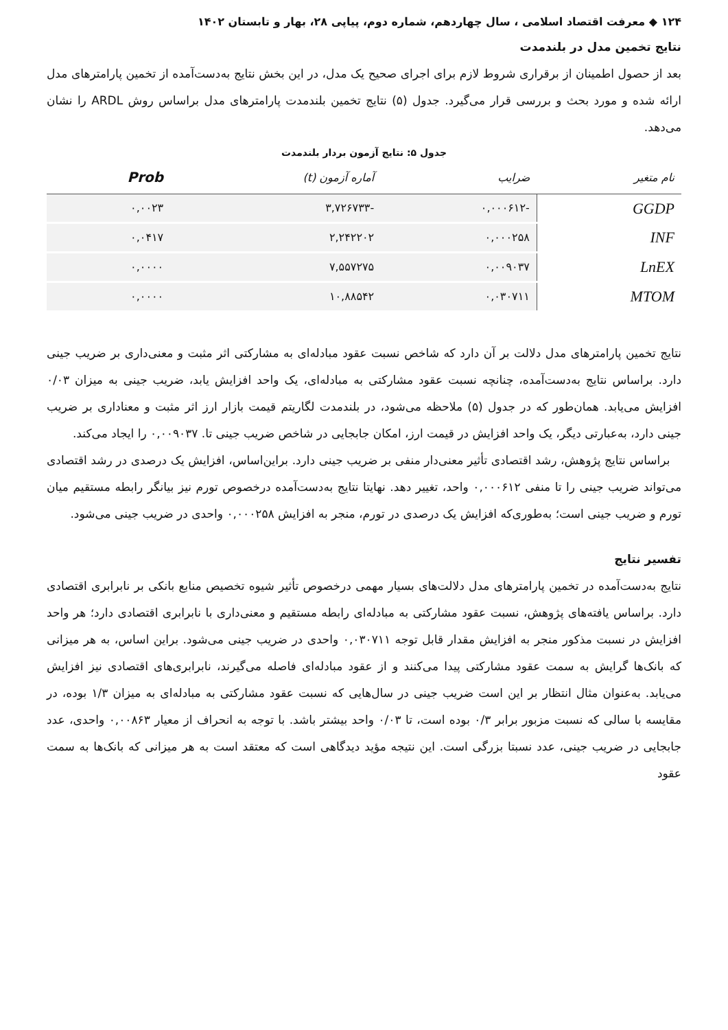۱۲۴ ◆ معرفت اقتصاد اسلامی ، سال چهاردهم، شماره دوم، پیاپی ۲۸، بهار و تابستان ۱۴۰۲
نتایج تخمین مدل در بلندمدت
بعد از حصول اطمینان از برقراری شروط لازم برای اجرای صحیح یک مدل، در این بخش نتایج به‌دست‌آمده از تخمین پارامترهای مدل ارائه شده و مورد بحث و بررسی قرار می‌گیرد. جدول (۵) نتایج تخمین بلندمدت پارامترهای مدل براساس روش ARDL را نشان می‌دهد.
جدول ۵: نتایج آزمون بردار بلندمدت
| نام متغیر | ضرایب | آماره آزمون (t) | Prob |
| --- | --- | --- | --- |
| GGDP | -۰,۰۰۰۶۱۲ | -۳,۷۲۶۷۳۳ | ۰,۰۰۲۳ |
| INF | ۰,۰۰۰۲۵۸ | ۲,۲۴۲۲۰۲ | ۰,۰۴۱۷ |
| LnEX | ۰,۰۰۹۰۳۷ | ۷,۵۵۷۲۷۵ | ۰,۰۰۰۰ |
| MTOM | ۰,۰۳۰۷۱۱ | ۱۰,۸۸۵۴۲ | ۰,۰۰۰۰ |
نتایج تخمین پارامترهای مدل دلالت بر آن دارد که شاخص نسبت عقود مبادله‌ای به مشارکتی اثر مثبت و معنی‌داری بر ضریب جینی دارد. براساس نتایج به‌دست‌آمده، چنانچه نسبت عقود مشارکتی به مبادله‌ای، یک واحد افزایش یابد، ضریب جینی به میزان ۰/۰۳ افزایش می‌یابد. همان‌طور که در جدول (۵) ملاحظه می‌شود، در بلندمدت لگاریتم قیمت بازار ارز اثر مثبت و معناداری بر ضریب جینی دارد، به‌عبارتی دیگر، یک واحد افزایش در قیمت ارز، امکان جابجایی در شاخص ضریب جینی تا. ۰,۰۰۹۰۳۷ را ایجاد می‌کند.
براساس نتایج پژوهش، رشد اقتصادی تأثیر معنی‌دار منفی بر ضریب جینی دارد. براین‌اساس، افزایش یک درصدی در رشد اقتصادی می‌تواند ضریب جینی را تا منفی ۰,۰۰۰۶۱۲ واحد، تغییر دهد. نهایتا نتایج به‌دست‌آمده درخصوص تورم نیز بیانگر رابطه مستقیم میان تورم و ضریب جینی است؛ به‌طوری‌که افزایش یک درصدی در تورم، منجر به افزایش ۰,۰۰۰۲۵۸ واحدی در ضریب جینی می‌شود.
تفسیر نتایج
نتایج به‌دست‌آمده در تخمین پارامترهای مدل دلالت‌های بسیار مهمی درخصوص تأثیر شیوه تخصیص منابع بانکی بر نابرابری اقتصادی دارد. براساس یافته‌های پژوهش، نسبت عقود مشارکتی به مبادله‌ای رابطه مستقیم و معنی‌داری با نابرابری اقتصادی دارد؛ هر واحد افزایش در نسبت مذکور منجر به افزایش مقدار قابل توجه ۰,۰۳۰۷۱۱ واحدی در ضریب جینی می‌شود. براین اساس، به هر میزانی که بانک‌ها گرایش به سمت عقود مشارکتی پیدا می‌کنند و از عقود مبادله‌ای فاصله می‌گیرند، نابرابری‌های اقتصادی نیز افزایش می‌یابد. به‌عنوان مثال انتظار بر این است ضریب جینی در سال‌هایی که نسبت عقود مشارکتی به مبادله‌ای به میزان ۱/۳ بوده، در مقایسه با سالی که نسبت مزبور برابر ۰/۳ بوده است، تا ۰/۰۳ واحد بیشتر باشد. با توجه به انحراف از معیار ۰,۰۰۸۶۳ واحدی، عدد جابجایی در ضریب جینی، عدد نسبتا بزرگی است. این نتیجه مؤید دیدگاهی است که معتقد است به هر میزانی که بانک‌ها به سمت عقود